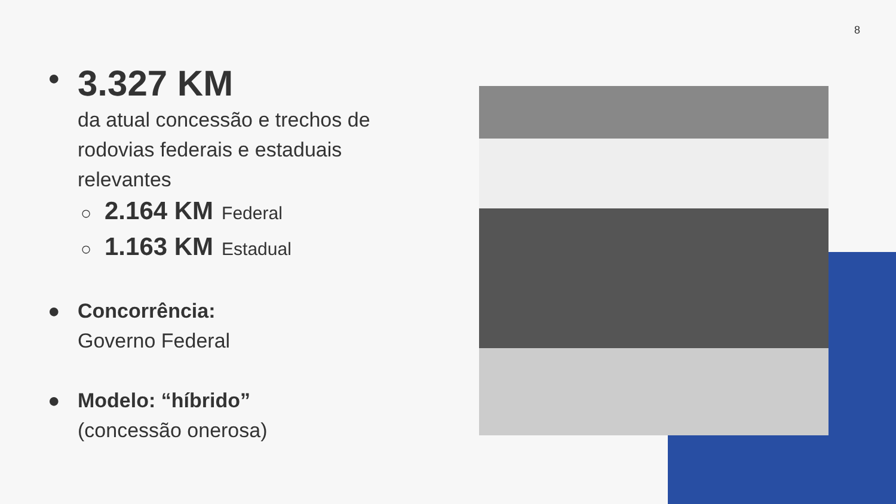8
●
3.327 KM
da atual concessão e trechos de rodovias federais e estaduais relevantes
○ 2.164 KM Federal
○ 1.163 KM Estadual
● Concorrência:
Governo Federal
● Modelo: “híbrido”
(concessão onerosa)